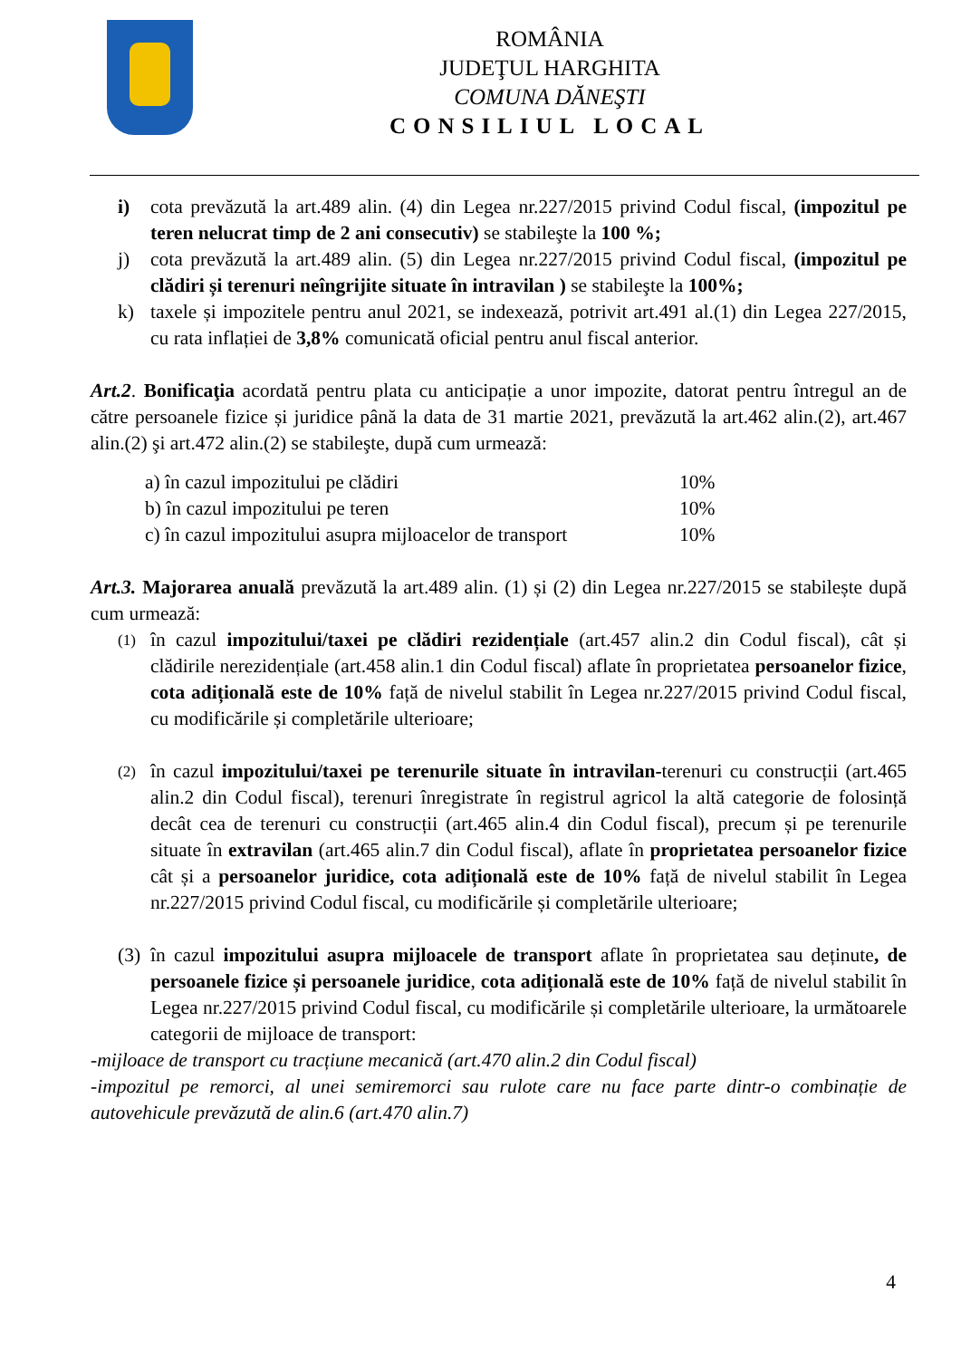ROMÂNIA
JUDEŢUL HARGHITA
COMUNA DĂNEŞTI
CONSILIUL LOCAL
i) cota prevăzută la art.489 alin. (4) din Legea nr.227/2015 privind Codul fiscal, (impozitul pe teren nelucrat timp de 2 ani consecutiv) se stabileşte la 100 %;
j) cota prevăzută la art.489 alin. (5) din Legea nr.227/2015 privind Codul fiscal, (impozitul pe clădiri și terenuri neîngrijite situate în intravilan ) se stabileşte la 100%;
k) taxele și impozitele pentru anul 2021, se indexează, potrivit art.491 al.(1) din Legea 227/2015, cu rata inflației de 3,8% comunicată oficial pentru anul fiscal anterior.
Art.2. Bonificaţia acordată pentru plata cu anticipație a unor impozite, datorat pentru întregul an de către persoanele fizice și juridice până la data de 31 martie 2021, prevăzută la art.462 alin.(2), art.467 alin.(2) şi art.472 alin.(2) se stabileşte, după cum urmează:
| a) în cazul impozitului pe clădiri | 10% |
| b) în cazul impozitului pe teren | 10% |
| c) în cazul impozitului asupra mijloacelor de transport | 10% |
Art.3. Majorarea anuală prevăzută la art.489 alin. (1) și (2) din Legea nr.227/2015 se stabilește după cum urmează:
(1)
în cazul impozitului/taxei pe clădiri rezidențiale (art.457 alin.2 din Codul fiscal), cât și clădirile nerezidențiale (art.458 alin.1 din Codul fiscal) aflate în proprietatea persoanelor fizice, cota adițională este de 10% față de nivelul stabilit în Legea nr.227/2015 privind Codul fiscal, cu modificările și completările ulterioare;
(2)
în cazul impozitului/taxei pe terenurile situate în intravilan-terenuri cu construcții (art.465 alin.2 din Codul fiscal), terenuri înregistrate în registrul agricol la altă categorie de folosință decât cea de terenuri cu construcții (art.465 alin.4 din Codul fiscal), precum și pe terenurile situate în extravilan (art.465 alin.7 din Codul fiscal), aflate în proprietatea persoanelor fizice cât și a persoanelor juridice, cota adițională este de 10% față de nivelul stabilit în Legea nr.227/2015 privind Codul fiscal, cu modificările și completările ulterioare;
(3)
în cazul impozitului asupra mijloacele de transport aflate în proprietatea sau deținute, de persoanele fizice și persoanele juridice, cota adițională este de 10% față de nivelul stabilit în Legea nr.227/2015 privind Codul fiscal, cu modificările și completările ulterioare, la următoarele categorii de mijloace de transport:
-mijloace de transport cu tracțiune mecanică (art.470 alin.2 din Codul fiscal)
-impozitul pe remorci, al unei semiremorci sau rulote care nu face parte dintr-o combinație de autovehicule prevăzută de alin.6 (art.470 alin.7)
4